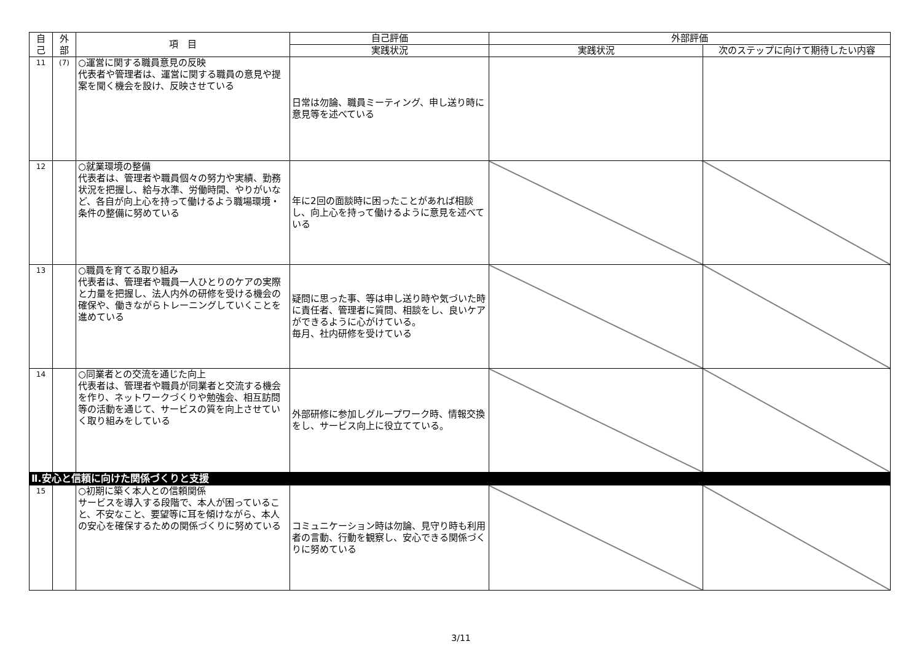| 自 己 | 外 部 | 項 目 | 自己評価 | 外部評価 | |
| --- | --- | --- | --- | --- | --- |
| | | | 実践状況 | 実践状況 | 次のステップに向けて期待したい内容 |
| 11 | (7) | ○運営に関する職員意見の反映 代表者や管理者は、運営に関する職員の意見や提案を聞く機会を設け、反映させている | 日常は勿論、職員ミーティング、申し送り時に意見等を述べている | | |
| 12 | | ○就業環境の整備 代表者は、管理者や職員個々の努力や実績、勤務状況を把握し、給与水準、労働時間、やりがいなど、各自が向上心を持って働けるよう職場環境・条件の整備に努めている | 年に2回の面談時に困ったことがあれば相談し、向上心を持って働けるように意見を述べている | | |
| 13 | | ○職員を育てる取り組み 代表者は、管理者や職員一人ひとりのケアの実際と力量を把握し、法人内外の研修を受ける機会の確保や、働きながらトレーニングしていくことを進めている | 疑問に思った事、等は申し送り時や気づいた時に責任者、管理者に質問、相談をし、良いケアができるように心がけている。 毎月、社内研修を受けている | | |
| 14 | | ○同業者との交流を通じた向上 代表者は、管理者や職員が同業者と交流する機会を作り、ネットワークづくりや勉強会、相互訪問等の活動を通じて、サービスの質を向上させていく取り組みをしている | 外部研修に参加しグループワーク時、情報交換をし、サービス向上に役立てている。 | | |
| Ⅱ.安心と信頼に向けた関係づくりと支援 | | | | | |
| 15 | | ○初期に築く本人との信頼関係 サービスを導入する段階で、本人が困っていること、不安なこと、要望等に耳を傾けながら、本人の安心を確保するための関係づくりに努めている | コミュニケーション時は勿論、見守り時も利用者の言動、行動を観察し、安心できる関係づくりに努めている | | |
3/11